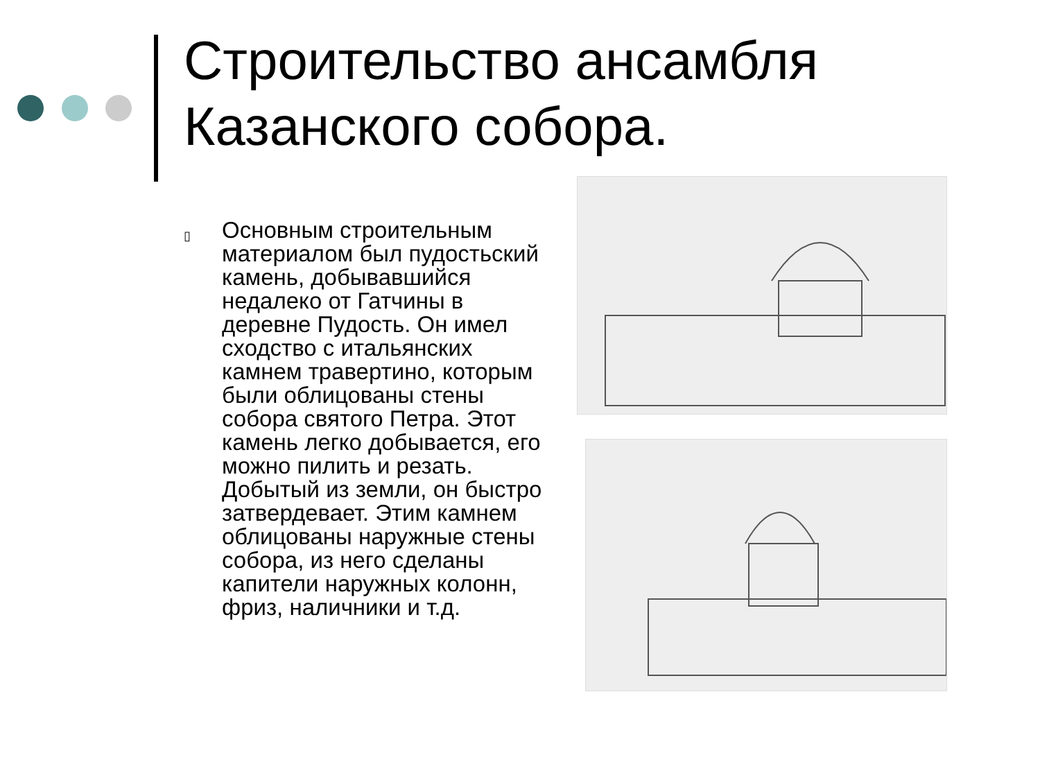Строительство ансамбля Казанского собора.
▯
Основным строительным материалом был пудостьский камень, добывавшийся недалеко от Гатчины в деревне Пудость. Он имел сходство с итальянских камнем травертино, которым были облицованы стены собора святого Петра. Этот камень легко добывается, его можно пилить и резать. Добытый из земли, он быстро затвердевает. Этим камнем облицованы наружные стены собора, из него сделаны капители наружных колонн, фриз, наличники и т.д.